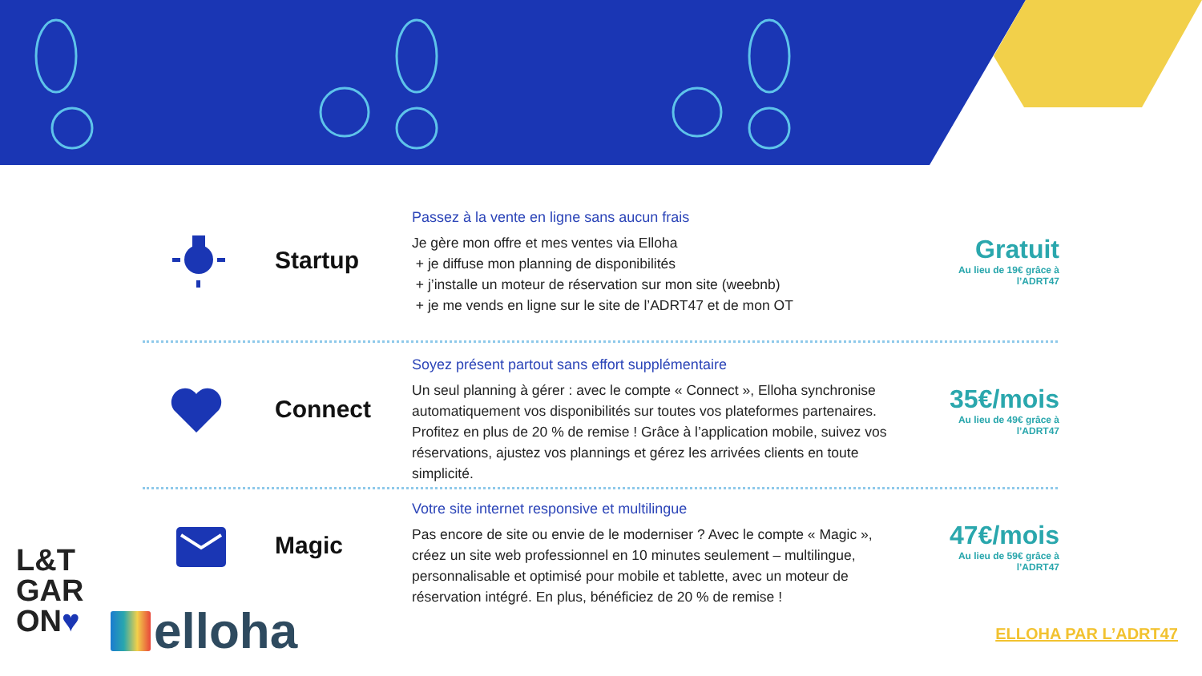Startup
Passez à la vente en ligne sans aucun frais
Je gère mon offre et mes ventes via Elloha
+ je diffuse mon planning de disponibilités
+ j’installe un moteur de réservation sur mon site (weebnb)
+ je me vends en ligne sur le site de l’ADRT47 et de mon OT
Gratuit
Au lieu de 19€ grâce à l’ADRT47
Connect
Soyez présent partout sans effort supplémentaire
Un seul planning à gérer : avec le compte « Connect », Elloha synchronise automatiquement vos disponibilités sur toutes vos plateformes partenaires. Profitez en plus de 20 % de remise ! Grâce à l’application mobile, suivez vos réservations, ajustez vos plannings et gérez les arrivées clients en toute simplicité.
35€/mois
Au lieu de 49€ grâce à l’ADRT47
Magic
Votre site internet responsive et multilingue
Pas encore de site ou envie de le moderniser ? Avec le compte « Magic », créez un site web professionnel en 10 minutes seulement – multilingue, personnalisable et optimisé pour mobile et tablette, avec un moteur de réservation intégré. En plus, bénéficiez de 20 % de remise !
47€/mois
Au lieu de 59€ grâce à l’ADRT47
L&T
GAR
ON♥
elloha
ELLOHA PAR L’ADRT47